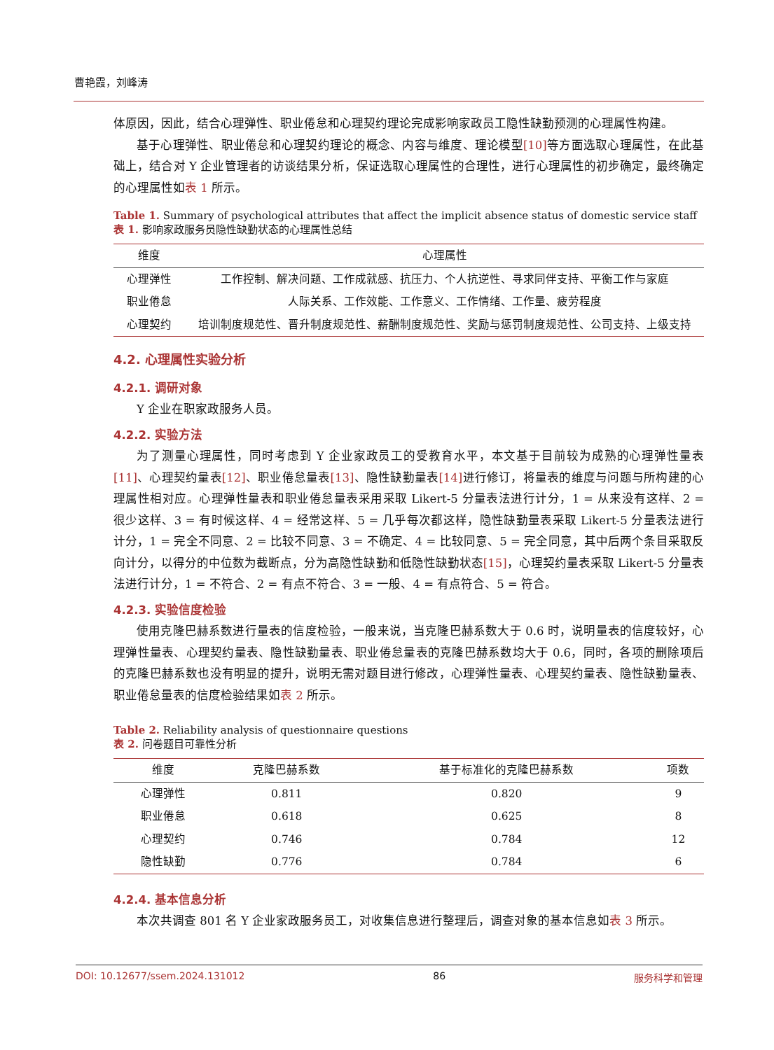曹艳霞，刘峰涛
体原因，因此，结合心理弹性、职业倦怠和心理契约理论完成影响家政员工隐性缺勤预测的心理属性构建。
基于心理弹性、职业倦怠和心理契约理论的概念、内容与维度、理论模型[10] 等方面选取心理属性，在此基础上，结合对 Y 企业管理者的访谈结果分析，保证选取心理属性的合理性，进行心理属性的初步确定，最终确定的心理属性如表 1 所示。
Table 1. Summary of psychological attributes that affect the implicit absence status of domestic service staff
表 1. 影响家政服务员隐性缺勤状态的心理属性总结
| 维度 | 心理属性 |
| --- | --- |
| 心理弹性 | 工作控制、解决问题、工作成就感、抗压力、个人抗逆性、寻求同伴支持、平衡工作与家庭 |
| 职业倦怠 | 人际关系、工作效能、工作意义、工作情绪、工作量、疲劳程度 |
| 心理契约 | 培训制度规范性、晋升制度规范性、薪酬制度规范性、奖励与惩罚制度规范性、公司支持、上级支持 |
4.2. 心理属性实验分析
4.2.1. 调研对象
Y 企业在职家政服务人员。
4.2.2. 实验方法
为了测量心理属性，同时考虑到 Y 企业家政员工的受教育水平，本文基于目前较为成熟的心理弹性量表[11]、心理契约量表[12]、职业倦怠量表[13]、隐性缺勤量表[14] 进行修订，将量表的维度与问题与所构建的心理属性相对应。心理弹性量表和职业倦怠量表采用采取 Likert-5 分量表法进行计分，1 = 从来没有这样、2 = 很少这样、3 = 有时候这样、4 = 经常这样、5 = 几乎每次都这样，隐性缺勤量表采取 Likert-5 分量表法进行计分，1 = 完全不同意、2 = 比较不同意、3 = 不确定、4 = 比较同意、5 = 完全同意，其中后两个条目采取反向计分，以得分的中位数为截断点，分为高隐性缺勤和低隐性缺勤状态[15]，心理契约量表采取 Likert-5 分量表法进行计分，1 = 不符合、2 = 有点不符合、3 = 一般、4 = 有点符合、5 = 符合。
4.2.3. 实验信度检验
使用克隆巴赫系数进行量表的信度检验，一般来说，当克隆巴赫系数大于 0.6 时，说明量表的信度较好，心理弹性量表、心理契约量表、隐性缺勤量表、职业倦怠量表的克隆巴赫系数均大于 0.6，同时，各项的删除项后的克隆巴赫系数也没有明显的提升，说明无需对题目进行修改，心理弹性量表、心理契约量表、隐性缺勤量表、职业倦怠量表的信度检验结果如表 2 所示。
Table 2. Reliability analysis of questionnaire questions
表 2. 问卷题目可靠性分析
| 维度 | 克隆巴赫系数 | 基于标准化的克隆巴赫系数 | 项数 |
| --- | --- | --- | --- |
| 心理弹性 | 0.811 | 0.820 | 9 |
| 职业倦怠 | 0.618 | 0.625 | 8 |
| 心理契约 | 0.746 | 0.784 | 12 |
| 隐性缺勤 | 0.776 | 0.784 | 6 |
4.2.4. 基本信息分析
本次共调查 801 名 Y 企业家政服务员工，对收集信息进行整理后，调查对象的基本信息如表 3 所示。
DOI: 10.12677/ssem.2024.131012 86 服务科学和管理